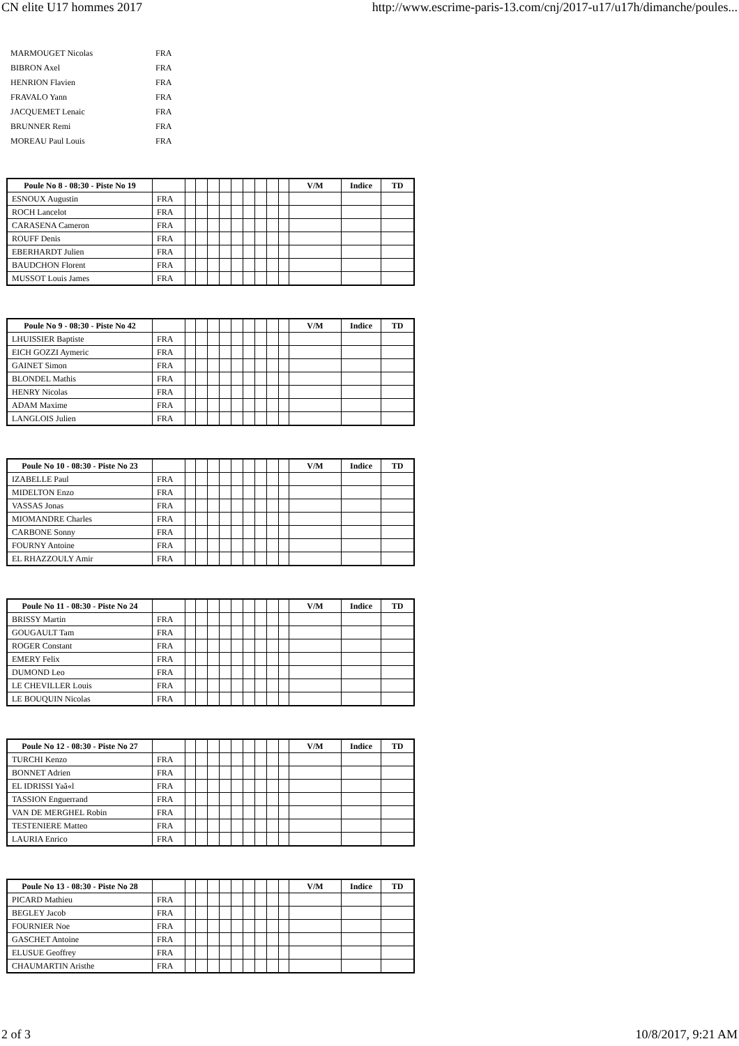CN elite U17 hommes 2017 http://www.escrime-paris-13.com/cnj/2017-u17/u17h/dimanche/poules...
| MARMOUGET Nicolas | FRA |
| BIBRON Axel | FRA |
| HENRION Flavien | FRA |
| FRAVALO Yann | FRA |
| JACQUEMET Lenaic | FRA |
| BRUNNER Remi | FRA |
| MOREAU Paul Louis | FRA |
| Poule No 8 - 08:30 - Piste No 19 | | | | | | | | | | | V/M | Indice | TD |
| --- | --- | --- | --- | --- | --- | --- | --- | --- | --- | --- | --- | --- | --- |
| ESNOUX Augustin | FRA | | | | | | | | | | | | |
| ROCH Lancelot | FRA | | | | | | | | | | | | |
| CARASENA Cameron | FRA | | | | | | | | | | | | |
| ROUFF Denis | FRA | | | | | | | | | | | | |
| EBERHARDT Julien | FRA | | | | | | | | | | | | |
| BAUDCHON Florent | FRA | | | | | | | | | | | | |
| MUSSOT Louis James | FRA | | | | | | | | | | | | |
| Poule No 9 - 08:30 - Piste No 42 | | | | | | | | | | | V/M | Indice | TD |
| --- | --- | --- | --- | --- | --- | --- | --- | --- | --- | --- | --- | --- | --- |
| LHUISSIER Baptiste | FRA | | | | | | | | | | | | |
| EICH GOZZI Aymeric | FRA | | | | | | | | | | | | |
| GAINET Simon | FRA | | | | | | | | | | | | |
| BLONDEL Mathis | FRA | | | | | | | | | | | | |
| HENRY Nicolas | FRA | | | | | | | | | | | | |
| ADAM Maxime | FRA | | | | | | | | | | | | |
| LANGLOIS Julien | FRA | | | | | | | | | | | | |
| Poule No 10 - 08:30 - Piste No 23 | | | | | | | | | | | V/M | Indice | TD |
| --- | --- | --- | --- | --- | --- | --- | --- | --- | --- | --- | --- | --- | --- |
| IZABELLE Paul | FRA | | | | | | | | | | | | |
| MIDELTON Enzo | FRA | | | | | | | | | | | | |
| VASSAS Jonas | FRA | | | | | | | | | | | | |
| MIOMANDRE Charles | FRA | | | | | | | | | | | | |
| CARBONE Sonny | FRA | | | | | | | | | | | | |
| FOURNY Antoine | FRA | | | | | | | | | | | | |
| EL RHAZZOULY Amir | FRA | | | | | | | | | | | | |
| Poule No 11 - 08:30 - Piste No 24 | | | | | | | | | | | V/M | Indice | TD |
| --- | --- | --- | --- | --- | --- | --- | --- | --- | --- | --- | --- | --- | --- |
| BRISSY Martin | FRA | | | | | | | | | | | | |
| GOUGAULT Tam | FRA | | | | | | | | | | | | |
| ROGER Constant | FRA | | | | | | | | | | | | |
| EMERY Felix | FRA | | | | | | | | | | | | |
| DUMOND Leo | FRA | | | | | | | | | | | | |
| LE CHEVILLER Louis | FRA | | | | | | | | | | | | |
| LE BOUQUIN Nicolas | FRA | | | | | | | | | | | | |
| Poule No 12 - 08:30 - Piste No 27 | | | | | | | | | | | V/M | Indice | TD |
| --- | --- | --- | --- | --- | --- | --- | --- | --- | --- | --- | --- | --- | --- |
| TURCHI Kenzo | FRA | | | | | | | | | | | | |
| BONNET Adrien | FRA | | | | | | | | | | | | |
| EL IDRISSI Yaã«l | FRA | | | | | | | | | | | | |
| TASSION Enguerrand | FRA | | | | | | | | | | | | |
| VAN DE MERGHEL Robin | FRA | | | | | | | | | | | | |
| TESTENIERE Matteo | FRA | | | | | | | | | | | | |
| LAURIA Enrico | FRA | | | | | | | | | | | | |
| Poule No 13 - 08:30 - Piste No 28 | | | | | | | | | | | V/M | Indice | TD |
| --- | --- | --- | --- | --- | --- | --- | --- | --- | --- | --- | --- | --- | --- |
| PICARD Mathieu | FRA | | | | | | | | | | | | |
| BEGLEY Jacob | FRA | | | | | | | | | | | | |
| FOURNIER Noe | FRA | | | | | | | | | | | | |
| GASCHET Antoine | FRA | | | | | | | | | | | | |
| ELUSUE Geoffrey | FRA | | | | | | | | | | | | |
| CHAUMARTIN Aristhe | FRA | | | | | | | | | | | | |
2 of 3 10/8/2017, 9:21 AM